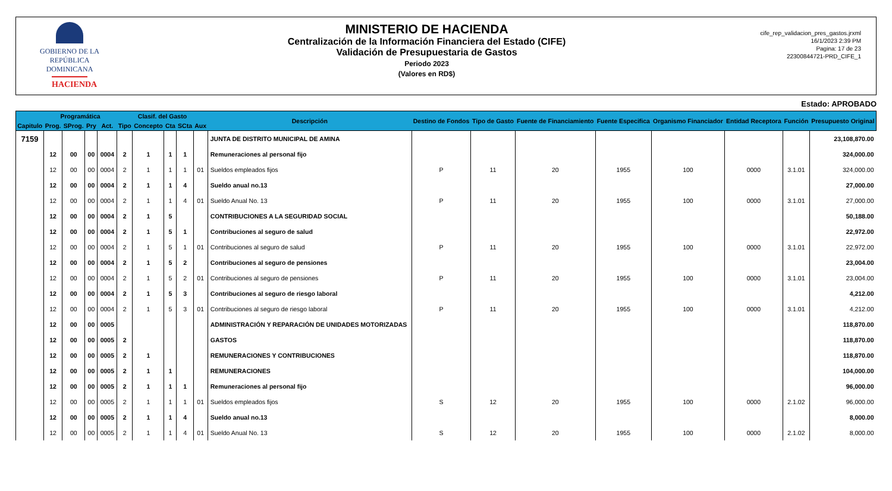GOBIERNO DE LA
REPÚBLICA
DOMINICANA
HACIENDA
MINISTERIO DE HACIENDA
Centralización de la Información Financiera del Estado (CIFE)
Validación de Presupuestaria de Gastos
Periodo 2023
(Valores en RD$)
cife_rep_validacion_pres_gastos.jrxml
16/1/2023 2:39 PM
Pagina: 17 de 23
22300844721-PRD_CIFE_1
Estado: APROBADO
| | Programática | | | | Clasif. del Gasto | | | | | Descripción | Destino de Fondos | Tipo de Gasto | Fuente de Financiamiento | Fuente Especifica | Organismo Financiador | Entidad Receptora | Función | Presupuesto Original |
| --- | --- | --- | --- | --- | --- | --- | --- | --- | --- | --- | --- | --- | --- | --- | --- | --- | --- | --- |
| Capitulo | Prog. | SProg. | Pry | Act. | Tipo | Concepto | Cta | SCta | Aux | | | | | | | | | |
| 7159 | | | | | | | | | | JUNTA DE DISTRITO MUNICIPAL DE AMINA | | | | | | | | 23,108,870.00 |
| | 12 | 00 | 00 | 0004 | 2 | 1 | 1 | 1 | | Remuneraciones al personal fijo | | | | | | | | 324,000.00 |
| | 12 | 00 | 00 | 0004 | 2 | 1 | 1 | 1 | 01 | Sueldos empleados fijos | P | 11 | 20 | 1955 | 100 | 0000 | 3.1.01 | 324,000.00 |
| | 12 | 00 | 00 | 0004 | 2 | 1 | 1 | 4 | | Sueldo anual no.13 | | | | | | | | 27,000.00 |
| | 12 | 00 | 00 | 0004 | 2 | 1 | 1 | 4 | 01 | Sueldo Anual No. 13 | P | 11 | 20 | 1955 | 100 | 0000 | 3.1.01 | 27,000.00 |
| | 12 | 00 | 00 | 0004 | 2 | 1 | 5 | | | CONTRIBUCIONES A LA SEGURIDAD SOCIAL | | | | | | | | 50,188.00 |
| | 12 | 00 | 00 | 0004 | 2 | 1 | 5 | 1 | | Contribuciones al seguro de salud | | | | | | | | 22,972.00 |
| | 12 | 00 | 00 | 0004 | 2 | 1 | 5 | 1 | 01 | Contribuciones al seguro de salud | P | 11 | 20 | 1955 | 100 | 0000 | 3.1.01 | 22,972.00 |
| | 12 | 00 | 00 | 0004 | 2 | 1 | 5 | 2 | | Contribuciones al seguro de pensiones | | | | | | | | 23,004.00 |
| | 12 | 00 | 00 | 0004 | 2 | 1 | 5 | 2 | 01 | Contribuciones al seguro de pensiones | P | 11 | 20 | 1955 | 100 | 0000 | 3.1.01 | 23,004.00 |
| | 12 | 00 | 00 | 0004 | 2 | 1 | 5 | 3 | | Contribuciones al seguro de riesgo laboral | | | | | | | | 4,212.00 |
| | 12 | 00 | 00 | 0004 | 2 | 1 | 5 | 3 | 01 | Contribuciones al seguro de riesgo laboral | P | 11 | 20 | 1955 | 100 | 0000 | 3.1.01 | 4,212.00 |
| | 12 | 00 | 00 | 0005 | | | | | | ADMINISTRACIÓN Y REPARACIÓN DE UNIDADES MOTORIZADAS | | | | | | | | 118,870.00 |
| | 12 | 00 | 00 | 0005 | 2 | | | | | GASTOS | | | | | | | | 118,870.00 |
| | 12 | 00 | 00 | 0005 | 2 | 1 | | | | REMUNERACIONES Y CONTRIBUCIONES | | | | | | | | 118,870.00 |
| | 12 | 00 | 00 | 0005 | 2 | 1 | 1 | | | REMUNERACIONES | | | | | | | | 104,000.00 |
| | 12 | 00 | 00 | 0005 | 2 | 1 | 1 | 1 | | Remuneraciones al personal fijo | | | | | | | | 96,000.00 |
| | 12 | 00 | 00 | 0005 | 2 | 1 | 1 | 1 | 01 | Sueldos empleados fijos | S | 12 | 20 | 1955 | 100 | 0000 | 2.1.02 | 96,000.00 |
| | 12 | 00 | 00 | 0005 | 2 | 1 | 1 | 4 | | Sueldo anual no.13 | | | | | | | | 8,000.00 |
| | 12 | 00 | 00 | 0005 | 2 | 1 | 1 | 4 | 01 | Sueldo Anual No. 13 | S | 12 | 20 | 1955 | 100 | 0000 | 2.1.02 | 8,000.00 |